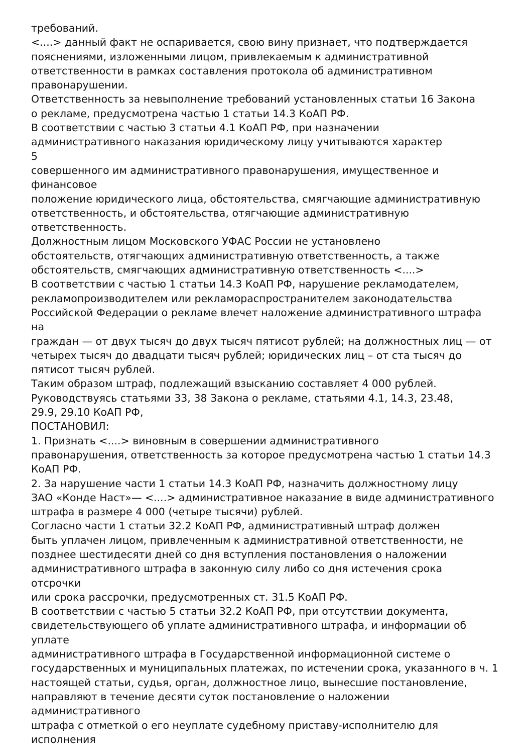требований.
<....> данный факт не оспаривается, свою вину признает, что подтверждается
пояснениями, изложенными лицом, привлекаемым к административной
ответственности в рамках составления протокола об административном
правонарушении.
Ответственность за невыполнение требований установленных статьи 16 Закона
о рекламе, предусмотрена частью 1 статьи 14.3 КоАП РФ.
В соответствии с частью 3 статьи 4.1 КоАП РФ, при назначении
административного наказания юридическому лицу учитываются характер
5
совершенного им административного правонарушения, имущественное и
финансовое
положение юридического лица, обстоятельства, смягчающие административную
ответственность, и обстоятельства, отягчающие административную
ответственность.
Должностным лицом Московского УФАС России не установлено
обстоятельств, отягчающих административную ответственность, а также
обстоятельств, смягчающих административную ответственность <....>
В соответствии с частью 1 статьи 14.3 КоАП РФ, нарушение рекламодателем,
рекламопроизводителем или рекламораспространителем законодательства
Российской Федерации о рекламе влечет наложение административного штрафа
на
граждан — от двух тысяч до двух тысяч пятисот рублей; на должностных лиц — от
четырех тысяч до двадцати тысяч рублей; юридических лиц – от ста тысяч до
пятисот тысяч рублей.
Таким образом штраф, подлежащий взысканию составляет 4 000 рублей.
Руководствуясь статьями 33, 38 Закона о рекламе, статьями 4.1, 14.3, 23.48,
29.9, 29.10 КоАП РФ,
ПОСТАНОВИЛ:
1. Признать <....> виновным в совершении административного
правонарушения, ответственность за которое предусмотрена частью 1 статьи 14.3
КоАП РФ.
2. За нарушение части 1 статьи 14.3 КоАП РФ, назначить должностному лицу
ЗАО «Конде Наст»— <....> административное наказание в виде административного
штрафа в размере 4 000 (четыре тысячи) рублей.
Согласно части 1 статьи 32.2 КоАП РФ, административный штраф должен
быть уплачен лицом, привлеченным к административной ответственности, не
позднее шестидесяти дней со дня вступления постановления о наложении
административного штрафа в законную силу либо со дня истечения срока
отсрочки
или срока рассрочки, предусмотренных ст. 31.5 КоАП РФ.
В соответствии с частью 5 статьи 32.2 КоАП РФ, при отсутствии документа,
свидетельствующего об уплате административного штрафа, и информации об
уплате
административного штрафа в Государственной информационной системе о
государственных и муниципальных платежах, по истечении срока, указанного в ч. 1
настоящей статьи, судья, орган, должностное лицо, вынесшие постановление,
направляют в течение десяти суток постановление о наложении
административного
штрафа с отметкой о его неуплате судебному приставу-исполнителю для
исполнения